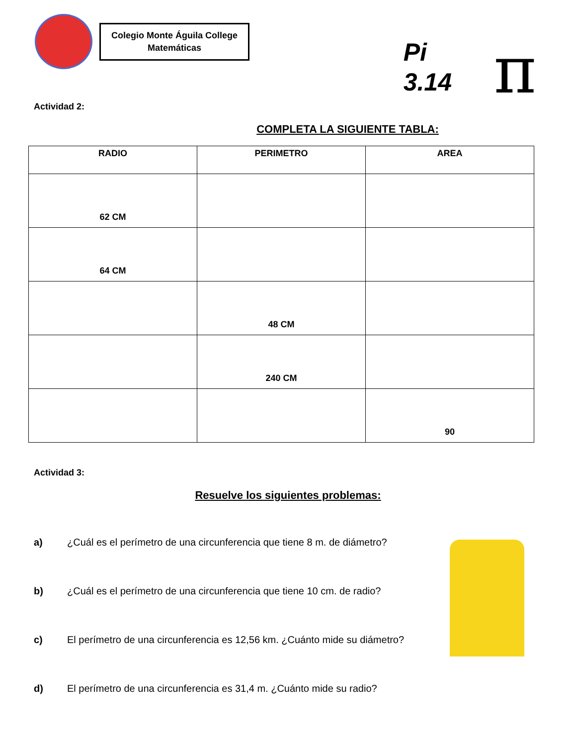Colegio Monte Águila College
Matemáticas
Pi
3.14
π
Actividad 2:
COMPLETA LA SIGUIENTE TABLA:
| RADIO | PERIMETRO | AREA |
| --- | --- | --- |
| 62 CM | | |
| 64 CM | | |
| | 48 CM | |
| | 240 CM | |
| | | 90 |
Actividad 3:
Resuelve los siguientes problemas:
a) ¿Cuál es el perímetro de una circunferencia que tiene 8 m. de diámetro?
b) ¿Cuál es el perímetro de una circunferencia que tiene 10 cm. de radio?
c) El perímetro de una circunferencia es 12,56 km. ¿Cuánto mide su diámetro?
d) El perímetro de una circunferencia es 31,4 m. ¿Cuánto mide su radio?